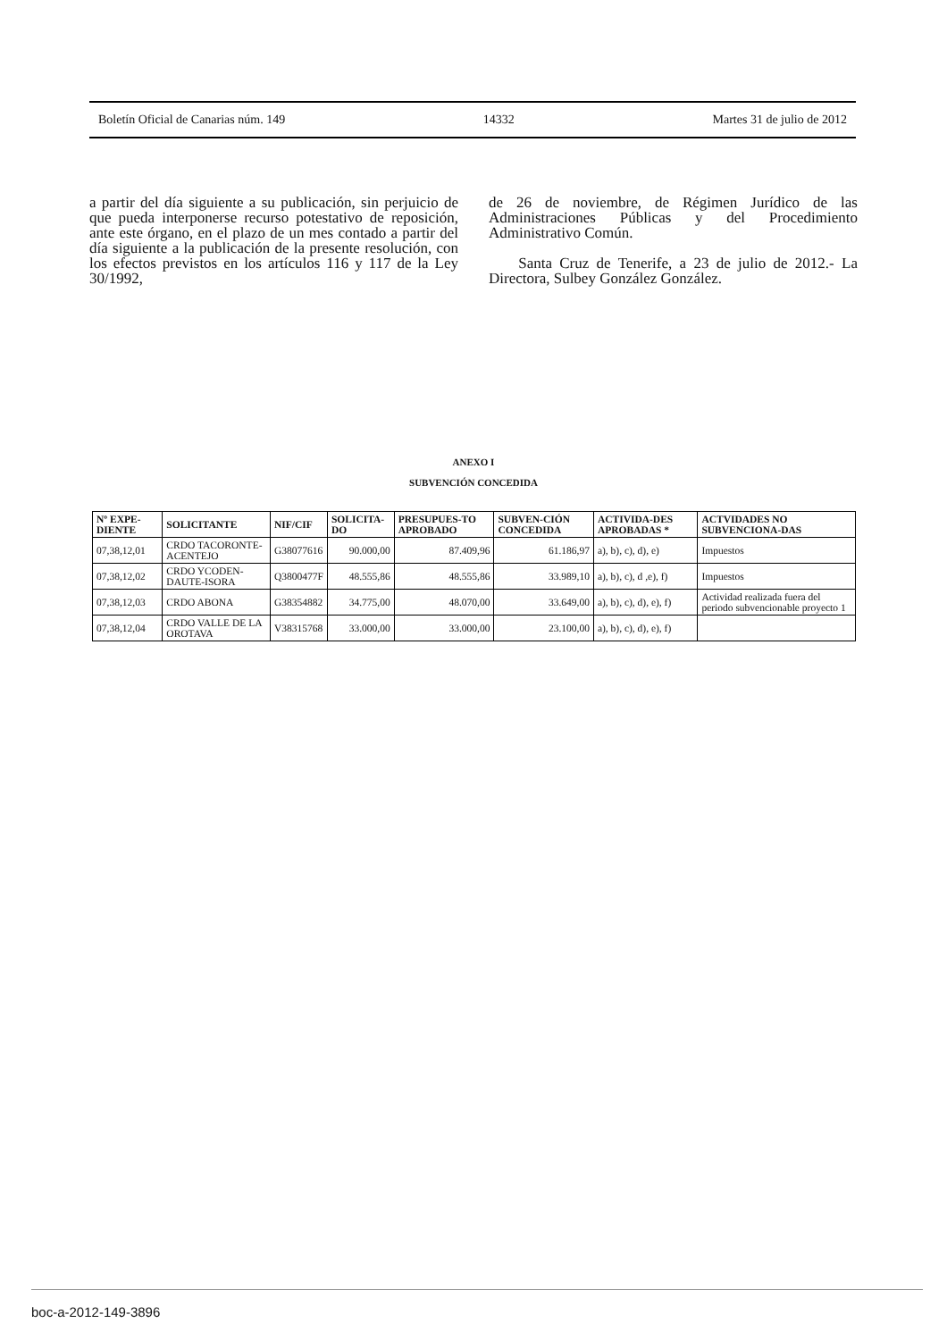Boletín Oficial de Canarias núm. 149 14332 Martes 31 de julio de 2012
a partir del día siguiente a su publicación, sin perjuicio de que pueda interponerse recurso potestativo de reposición, ante este órgano, en el plazo de un mes contado a partir del día siguiente a la publicación de la presente resolución, con los efectos previstos en los artículos 116 y 117 de la Ley 30/1992,
de 26 de noviembre, de Régimen Jurídico de las Administraciones Públicas y del Procedimiento Administrativo Común.
Santa Cruz de Tenerife, a 23 de julio de 2012.- La Directora, Sulbey González González.
ANEXO I
SUBVENCIÓN CONCEDIDA
| Nº EXPE-DIENTE | SOLICITANTE | NIF/CIF | SOLICITA-DO | PRESUPUES-TO APROBADO | SUBVEN-CIÓN CONCEDIDA | ACTIVIDA-DES APROBADAS * | ACTVIDADES NO SUBVENCIONA-DAS |
| --- | --- | --- | --- | --- | --- | --- | --- |
| 07,38,12,01 | CRDO TACORONTE-ACENTEJO | G38077616 | 90.000,00 | 87.409,96 | 61.186,97 | a), b), c), d), e) | Impuestos |
| 07,38,12,02 | CRDO YCODEN-DAUTE-ISORA | Q3800477F | 48.555,86 | 48.555,86 | 33.989,10 | a), b), c), d ,e), f) | Impuestos |
| 07,38,12,03 | CRDO ABONA | G38354882 | 34.775,00 | 48.070,00 | 33.649,00 | a), b), c), d), e), f) | Actividad realizada fuera del periodo subvencionable proyecto 1 |
| 07,38,12,04 | CRDO VALLE DE LA OROTAVA | V38315768 | 33.000,00 | 33.000,00 | 23.100,00 | a), b), c), d), e), f) | |
boc-a-2012-149-3896